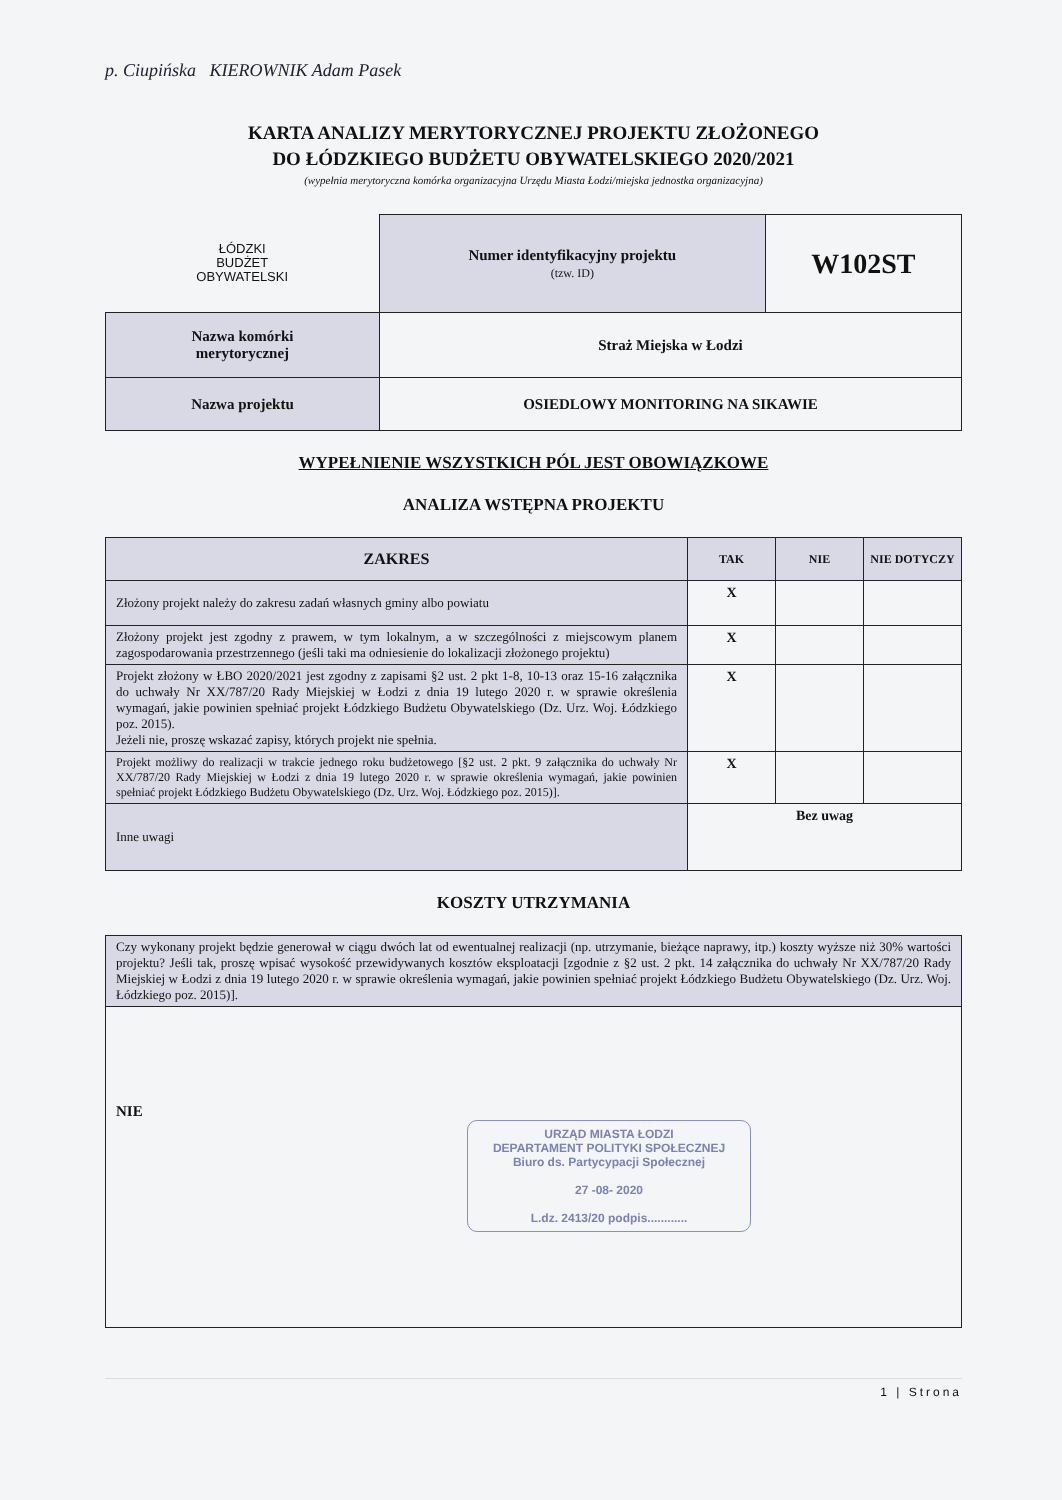p. Ciupińska KIEROWNIK Adam Pasek
KARTA ANALIZY MERYTORYCZNEJ PROJEKTU ZŁOŻONEGO
DO ŁÓDZKIEGO BUDŻETU OBYWATELSKIEGO 2020/2021
(wypełnia merytoryczna komórka organizacyjna Urzędu Miasta Łodzi/miejska jednostka organizacyjna)
| ŁÓDZKI BUDŻET OBYWATELSKI | Numer identyfikacyjny projektu (tzw. ID) | W102ST |
| Nazwa komórki merytorycznej | Straż Miejska w Łodzi | |
| Nazwa projektu | OSIEDLOWY MONITORING NA SIKAWIE | |
WYPEŁNIENIE WSZYSTKICH PÓL JEST OBOWIĄZKOWE
ANALIZA WSTĘPNA PROJEKTU
| ZAKRES | TAK | NIE | NIE DOTYCZY |
| --- | --- | --- | --- |
| Złożony projekt należy do zakresu zadań własnych gminy albo powiatu | X | | |
| Złożony projekt jest zgodny z prawem, w tym lokalnym, a w szczególności z miejscowym planem zagospodarowania przestrzennego (jeśli taki ma odniesienie do lokalizacji złożonego projektu) | X | | |
| Projekt złożony w ŁBO 2020/2021 jest zgodny z zapisami §2 ust. 2 pkt 1-8, 10-13 oraz 15-16 załącznika do uchwały Nr XX/787/20 Rady Miejskiej w Łodzi z dnia 19 lutego 2020 r. w sprawie określenia wymagań, jakie powinien spełniać projekt Łódzkiego Budżetu Obywatelskiego (Dz. Urz. Woj. Łódzkiego poz. 2015). Jeżeli nie, proszę wskazać zapisy, których projekt nie spełnia. | X | | |
| Projekt możliwy do realizacji w trakcie jednego roku budżetowego [§2 ust. 2 pkt. 9 załącznika do uchwały Nr XX/787/20 Rady Miejskiej w Łodzi z dnia 19 lutego 2020 r. w sprawie określenia wymagań, jakie powinien spełniać projekt Łódzkiego Budżetu Obywatelskiego (Dz. Urz. Woj. Łódzkiego poz. 2015)]. | X | | |
| Inne uwagi | Bez uwag | | |
KOSZTY UTRZYMANIA
| Czy wykonany projekt będzie generował w ciągu dwóch lat od ewentualnej realizacji (np. utrzymanie, bieżące naprawy, itp.) koszty wyższe niż 30% wartości projektu? Jeśli tak, proszę wpisać wysokość przewidywanych kosztów eksploatacji [zgodnie z §2 ust. 2 pkt. 14 załącznika do uchwały Nr XX/787/20 Rady Miejskiej w Łodzi z dnia 19 lutego 2020 r. w sprawie określenia wymagań, jakie powinien spełniać projekt Łódzkiego Budżetu Obywatelskiego (Dz. Urz. Woj. Łódzkiego poz. 2015)]. |
| NIE URZĄD MIASTA ŁODZI DEPARTAMENT POLITYKI SPOŁECZNEJ Biuro ds. Partycypacji Społecznej 27 -08- 2020 L.dz. 2413/20 podpis............ |
1 | Strona